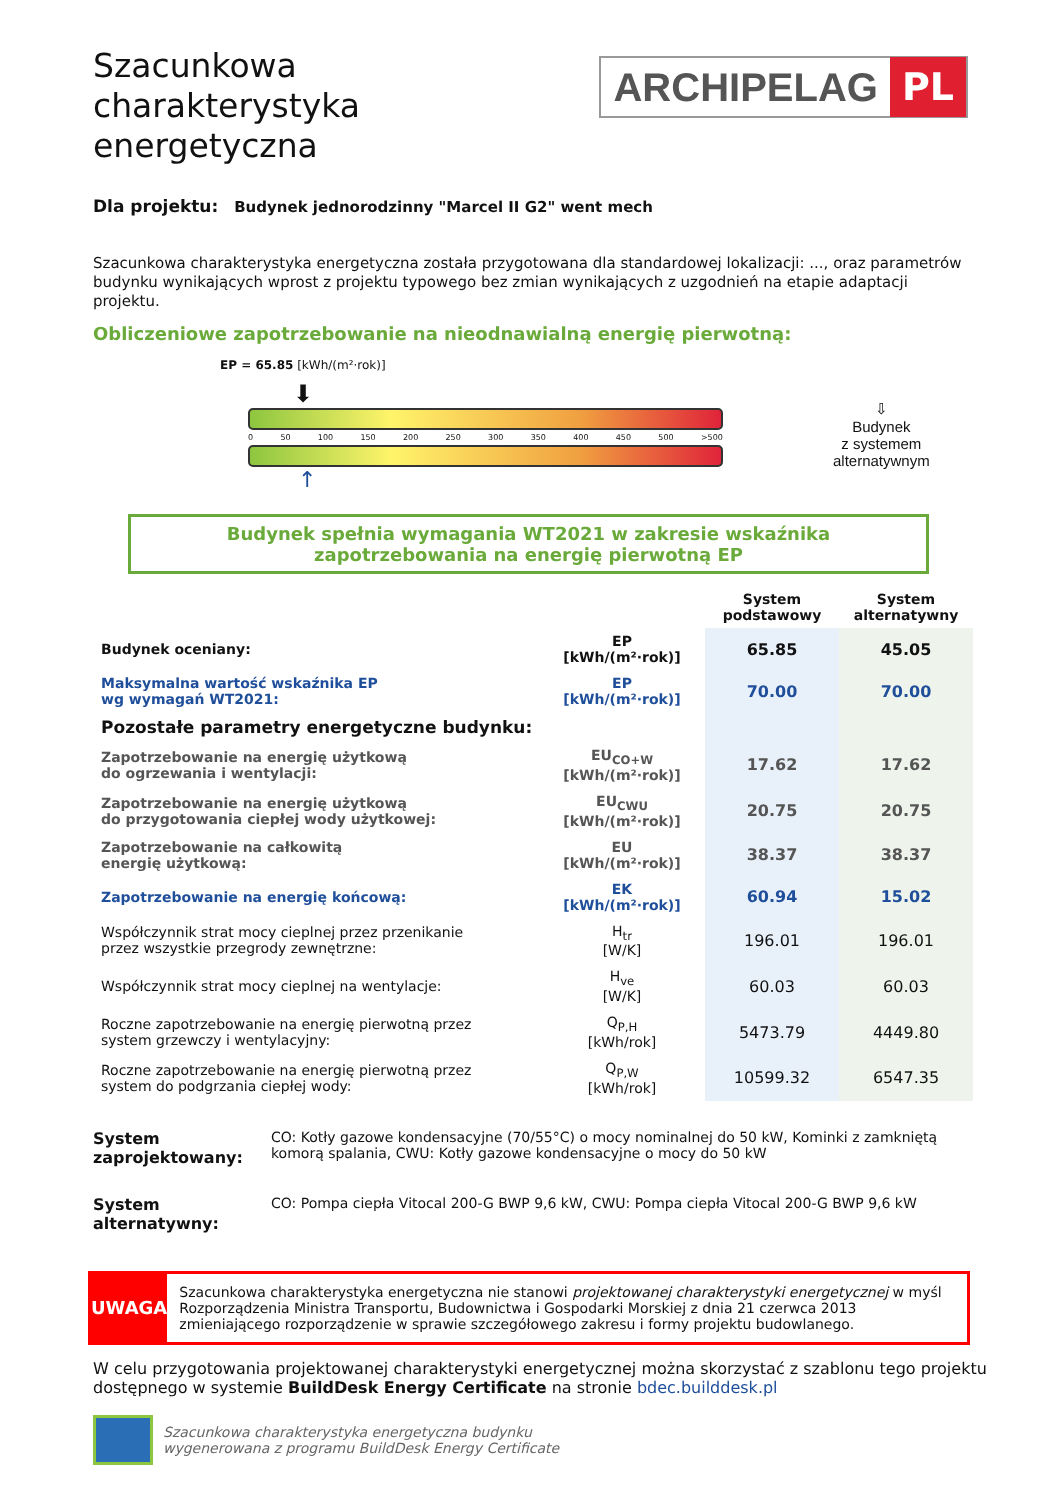Szacunkowa
charakterystyka
energetyczna
ARCHIPELAG PL
Dla projektu: Budynek jednorodzinny "Marcel II G2" went mech
Szacunkowa charakterystyka energetyczna została przygotowana dla standardowej lokalizacji: ..., oraz parametrów budynku wynikających wprost z projektu typowego bez zmian wynikających z uzgodnień na etapie adaptacji projektu.
Obliczeniowe zapotrzebowanie na nieodnawialną energię pierwotną:
EP = 65.85 [kWh/(m²·rok)]
⬇
0 50 100 150 200 250 300 350 400 450 500 >500
↑
⇩
Budynek
z systemem
alternatywnym
Budynek spełnia wymagania WT2021 w zakresie wskaźnika
zapotrzebowania na energię pierwotną EP
| | | System podstawowy | System alternatywny |
| --- | --- | --- | --- |
| Budynek oceniany: | EP [kWh/(m²·rok)] | 65.85 | 45.05 |
| Maksymalna wartość wskaźnika EP wg wymagań WT2021: | EP [kWh/(m²·rok)] | 70.00 | 70.00 |
| Pozostałe parametry energetyczne budynku: | | | |
| Zapotrzebowanie na energię użytkową do ogrzewania i wentylacji: | EU<sub>CO+W</sub> [kWh/(m²·rok)] | 17.62 | 17.62 |
| Zapotrzebowanie na energię użytkową do przygotowania ciepłej wody użytkowej: | EU<sub>CWU</sub> [kWh/(m²·rok)] | 20.75 | 20.75 |
| Zapotrzebowanie na całkowitą energię użytkową: | EU [kWh/(m²·rok)] | 38.37 | 38.37 |
| Zapotrzebowanie na energię końcową: | EK [kWh/(m²·rok)] | 60.94 | 15.02 |
| Współczynnik strat mocy cieplnej przez przenikanie przez wszystkie przegrody zewnętrzne: | H<sub>tr</sub> [W/K] | 196.01 | 196.01 |
| Współczynnik strat mocy cieplnej na wentylacje: | H<sub>ve</sub> [W/K] | 60.03 | 60.03 |
| Roczne zapotrzebowanie na energię pierwotną przez system grzewczy i wentylacyjny: | Q<sub>P,H</sub> [kWh/rok] | 5473.79 | 4449.80 |
| Roczne zapotrzebowanie na energię pierwotną przez system do podgrzania ciepłej wody: | Q<sub>P,W</sub> [kWh/rok] | 10599.32 | 6547.35 |
System
zaprojektowany:
CO: Kotły gazowe kondensacyjne (70/55°C) o mocy nominalnej do 50 kW, Kominki z zamkniętą komorą spalania, CWU: Kotły gazowe kondensacyjne o mocy do 50 kW
System
alternatywny:
CO: Pompa ciepła Vitocal 200-G BWP 9,6 kW, CWU: Pompa ciepła Vitocal 200-G BWP 9,6 kW
UWAGA
Szacunkowa charakterystyka energetyczna nie stanowi projektowanej charakterystyki energetycznej w myśl Rozporządzenia Ministra Transportu, Budownictwa i Gospodarki Morskiej z dnia 21 czerwca 2013 zmieniającego rozporządzenie w sprawie szczegółowego zakresu i formy projektu budowlanego.
W celu przygotowania projektowanej charakterystyki energetycznej można skorzystać z szablonu tego projektu dostępnego w systemie BuildDesk Energy Certificate na stronie bdec.builddesk.pl
Szacunkowa charakterystyka energetyczna budynku
wygenerowana z programu BuildDesk Energy Certificate